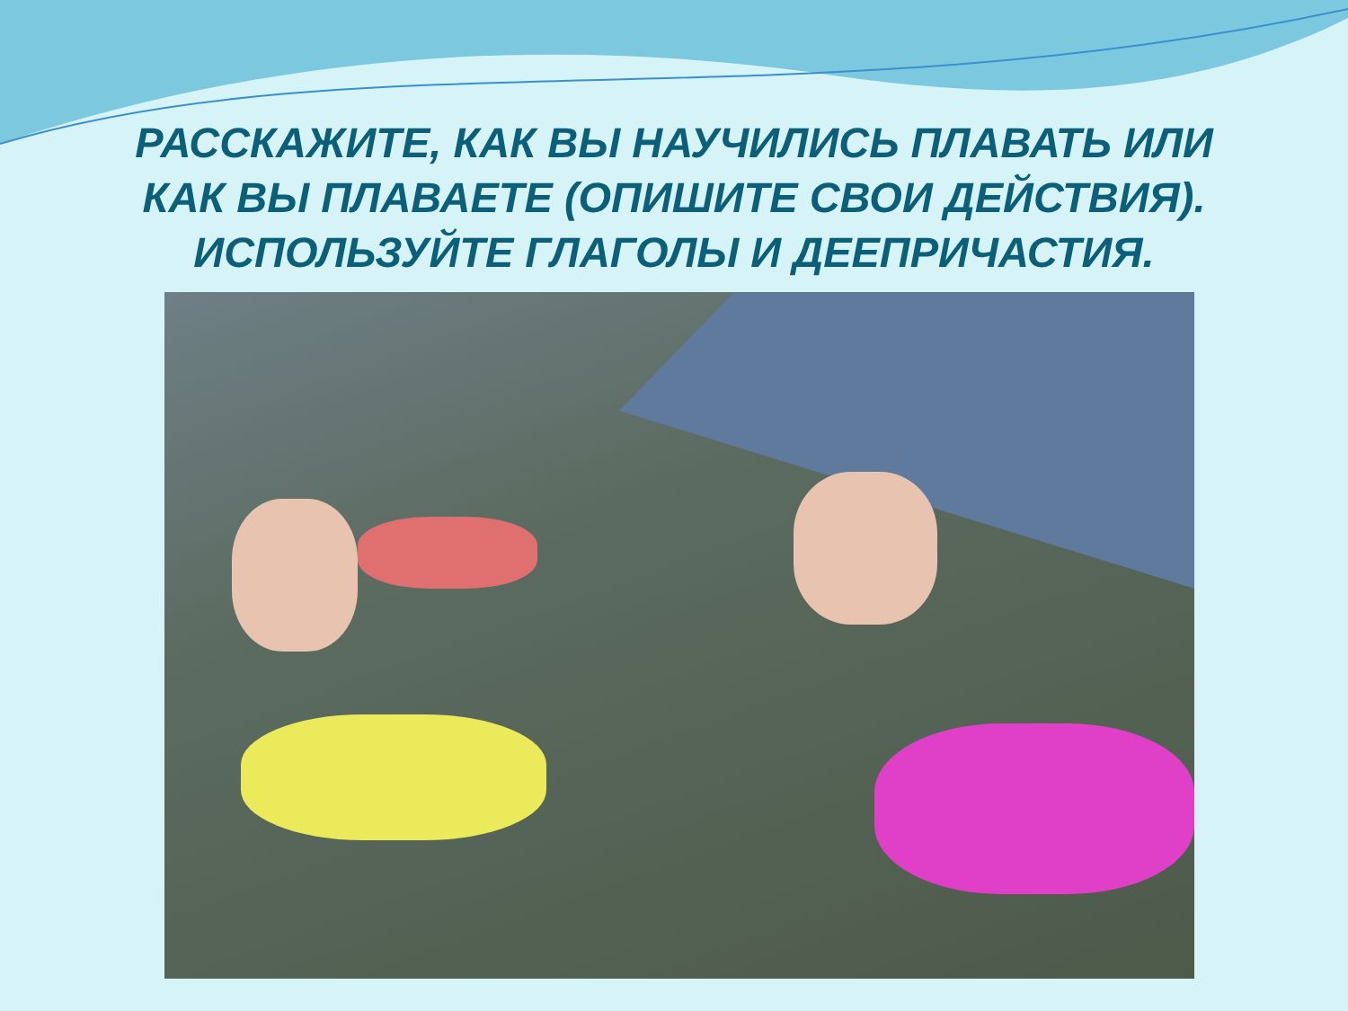РАССКАЖИТЕ, КАК ВЫ НАУЧИЛИСЬ ПЛАВАТЬ ИЛИ
КАК ВЫ ПЛАВАЕТЕ (ОПИШИТЕ СВОИ ДЕЙСТВИЯ).
ИСПОЛЬЗУЙТЕ ГЛАГОЛЫ И ДЕЕПРИЧАСТИЯ.